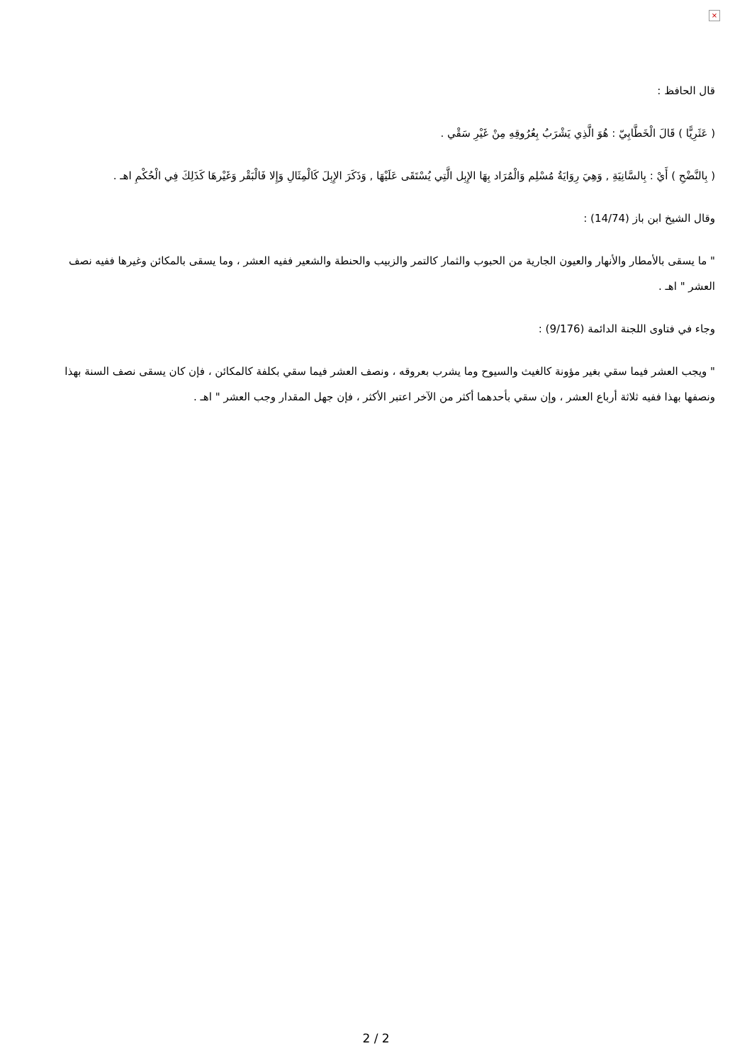×
قال الحافظ :
( عَثَرِيًّا ) قَالَ الْخَطَّابِيّ : هُوَ الَّذِي يَشْرَبُ بِعُرُوقِهِ مِنْ غَيْرِ سَقْي .
( بِالنَّضْحِ ) أَيْ : بِالسَّانِيَةِ , وَهِيَ رِوَايَةُ مُسْلِم وَالْمُرَاد بِهَا الإِبِل الَّتِي يُسْتَقَى عَلَيْهَا , وَذَكَرَ الإِبِلَ كَالْمِثَالِ وَإِلا فَالْبَقْر وَغَيْرهَا كَذَلِكَ فِي الْحُكْمِ اهـ .
وقال الشيخ ابن باز (14/74) :
" ما يسقى بالأمطار والأنهار والعيون الجارية من الحبوب والثمار كالتمر والزبيب والحنطة والشعير ففيه العشر ، وما يسقى بالمكائن وغيرها ففيه نصف العشر " اهـ .
وجاء في فتاوى اللجنة الدائمة (9/176) :
" ويجب العشر فيما سقي بغير مؤونة كالغيث والسيوح وما يشرب بعروقه ، ونصف العشر فيما سقي بكلفة كالمكائن ، فإن كان يسقى نصف السنة بهذا ونصفها بهذا ففيه ثلاثة أرباع العشر ، وإن سقي بأحدهما أكثر من الآخر اعتبر الأكثر ، فإن جهل المقدار وجب العشر " اهـ .
2 / 2